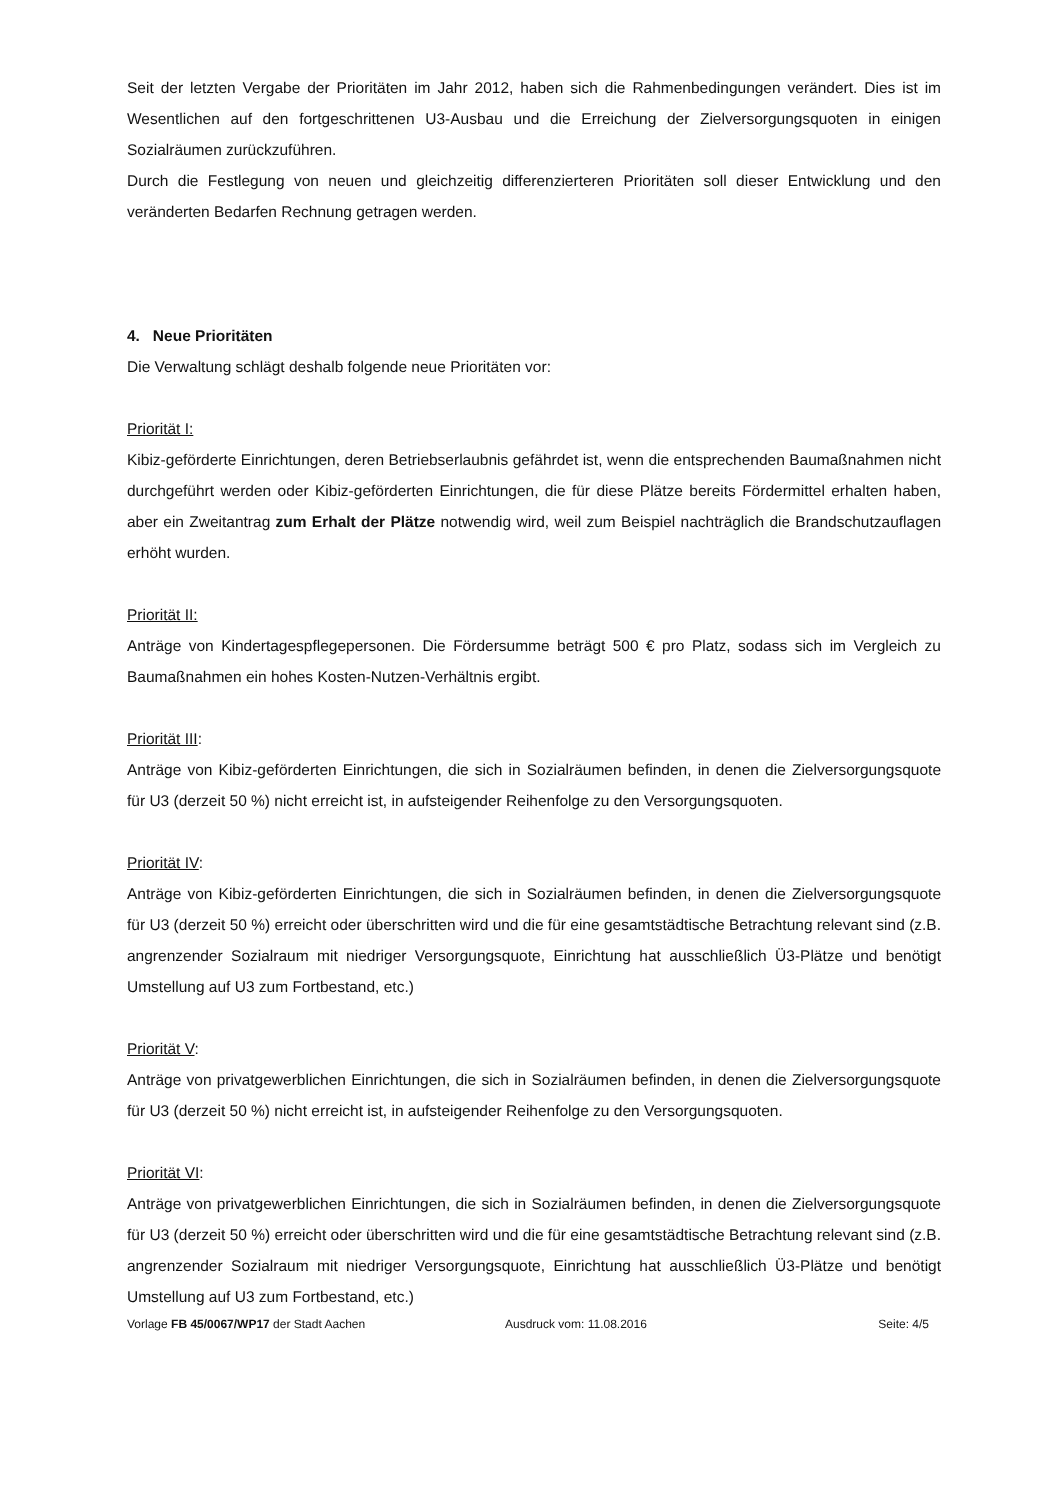Seit der letzten Vergabe der Prioritäten im Jahr 2012, haben sich die Rahmenbedingungen verändert. Dies ist im Wesentlichen auf den fortgeschrittenen U3-Ausbau und die Erreichung der Zielversorgungsquoten in einigen Sozialräumen zurückzuführen.
Durch die Festlegung von neuen und gleichzeitig differenzierteren Prioritäten soll dieser Entwicklung und den veränderten Bedarfen Rechnung getragen werden.
4. Neue Prioritäten
Die Verwaltung schlägt deshalb folgende neue Prioritäten vor:
Priorität I:
Kibiz-geförderte Einrichtungen, deren Betriebserlaubnis gefährdet ist, wenn die entsprechenden Baumaßnahmen nicht durchgeführt werden oder Kibiz-geförderten Einrichtungen, die für diese Plätze bereits Fördermittel erhalten haben, aber ein Zweitantrag zum Erhalt der Plätze notwendig wird, weil zum Beispiel nachträglich die Brandschutzauflagen erhöht wurden.
Priorität II:
Anträge von Kindertagespflegepersonen. Die Fördersumme beträgt 500 € pro Platz, sodass sich im Vergleich zu Baumaßnahmen ein hohes Kosten-Nutzen-Verhältnis ergibt.
Priorität III:
Anträge von Kibiz-geförderten Einrichtungen, die sich in Sozialräumen befinden, in denen die Zielversorgungsquote für U3 (derzeit 50 %) nicht erreicht ist, in aufsteigender Reihenfolge zu den Versorgungsquoten.
Priorität IV:
Anträge von Kibiz-geförderten Einrichtungen, die sich in Sozialräumen befinden, in denen die Zielversorgungsquote für U3 (derzeit 50 %) erreicht oder überschritten wird und die für eine gesamtstädtische Betrachtung relevant sind (z.B. angrenzender Sozialraum mit niedriger Versorgungsquote, Einrichtung hat ausschließlich Ü3-Plätze und benötigt Umstellung auf U3 zum Fortbestand, etc.)
Priorität V:
Anträge von privatgewerblichen Einrichtungen, die sich in Sozialräumen befinden, in denen die Zielversorgungsquote für U3 (derzeit 50 %) nicht erreicht ist, in aufsteigender Reihenfolge zu den Versorgungsquoten.
Priorität VI:
Anträge von privatgewerblichen Einrichtungen, die sich in Sozialräumen befinden, in denen die Zielversorgungsquote für U3 (derzeit 50 %) erreicht oder überschritten wird und die für eine gesamtstädtische Betrachtung relevant sind (z.B. angrenzender Sozialraum mit niedriger Versorgungsquote, Einrichtung hat ausschließlich Ü3-Plätze und benötigt Umstellung auf U3 zum Fortbestand, etc.)
Vorlage FB 45/0067/WP17 der Stadt Aachen Ausdruck vom: 11.08.2016 Seite: 4/5